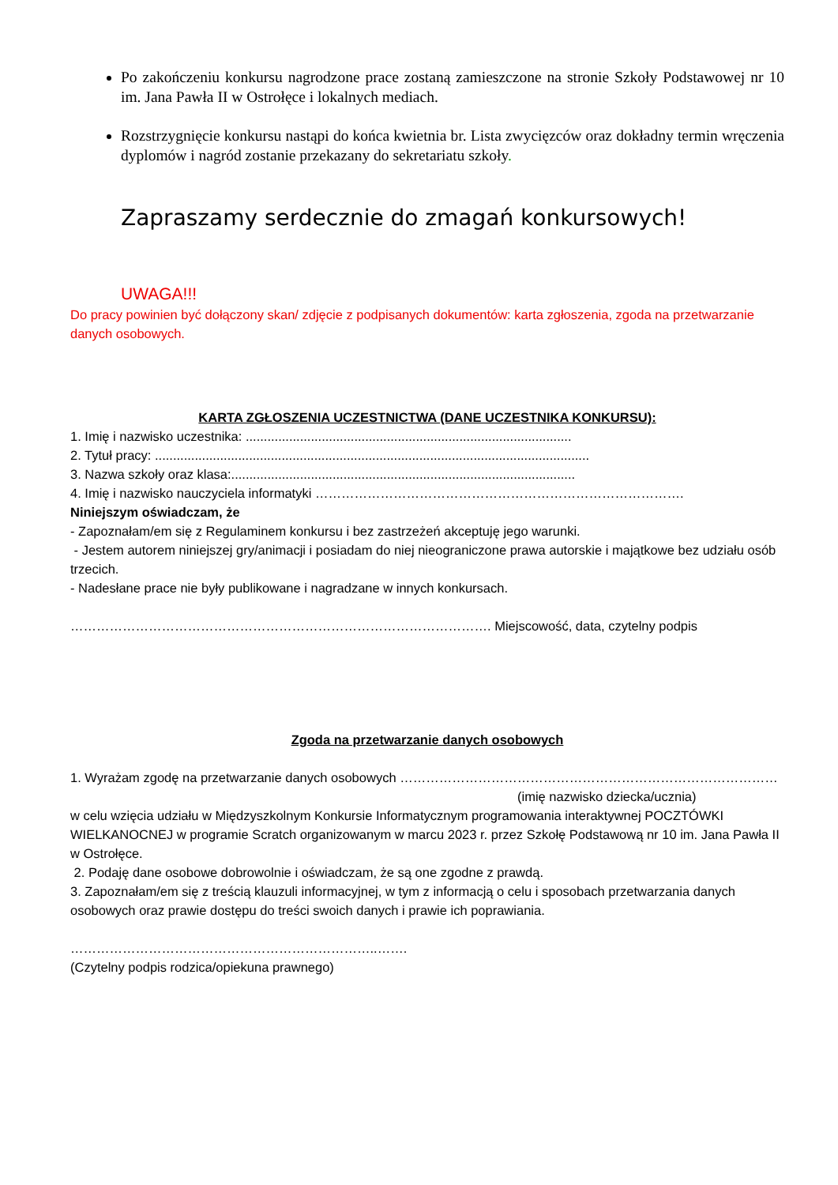Po zakończeniu konkursu nagrodzone prace zostaną zamieszczone na stronie Szkoły Podstawowej nr 10 im. Jana Pawła II w Ostrołęce i lokalnych mediach.
Rozstrzygnięcie konkursu nastąpi do końca kwietnia br. Lista zwycięzców oraz dokładny termin wręczenia dyplomów i nagród zostanie przekazany do sekretariatu szkoły.
Zapraszamy serdecznie do zmagań konkursowych!
UWAGA!!!
Do pracy powinien być dołączony skan/ zdjęcie z podpisanych dokumentów: karta zgłoszenia, zgoda na przetwarzanie danych osobowych.
KARTA ZGŁOSZENIA UCZESTNICTWA (DANE UCZESTNIKA KONKURSU):
1. Imię i nazwisko uczestnika: ..........................................................................................
2. Tytuł pracy: ........................................................................................................................
3. Nazwa szkoły oraz klasa:...............................................................................................
4. Imię i nazwisko nauczyciela informatyki ………………………………………………………………………….
Niniejszym oświadczam, że
- Zapoznałam/em się z Regulaminem konkursu i bez zastrzeżeń akceptuję jego warunki.
- Jestem autorem niniejszej gry/animacji i posiadam do niej nieograniczone prawa autorskie i majątkowe bez udziału osób trzecich.
- Nadesłane prace nie były publikowane i nagradzane w innych konkursach.
……………………………………………………………………………………. Miejscowość, data, czytelny podpis
Zgoda na przetwarzanie danych osobowych
1. Wyrażam zgodę na przetwarzanie danych osobowych ……………………………………………………………………………
(imię nazwisko dziecka/ucznia)
w celu wzięcia udziału w Międzyszkolnym Konkursie Informatycznym programowania interaktywnej POCZTÓWKI WIELKANOCNEJ w programie Scratch organizowanym w marcu 2023 r. przez Szkołę Podstawową nr 10 im. Jana Pawła II w Ostrołęce.
2. Podaję dane osobowe dobrowolnie i oświadczam, że są one zgodne z prawdą.
3. Zapoznałam/em się z treścią klauzuli informacyjnej, w tym z informacją o celu i sposobach przetwarzania danych osobowych oraz prawie dostępu do treści swoich danych i prawie ich poprawiania.
……………………………………………………………..…….
(Czytelny podpis rodzica/opiekuna prawnego)